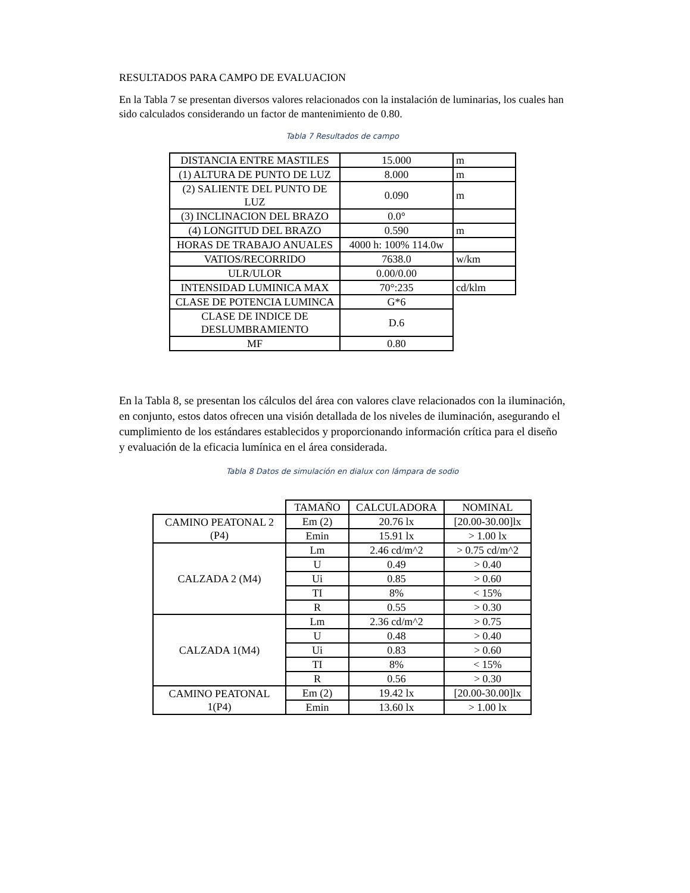RESULTADOS PARA CAMPO DE EVALUACION
En la Tabla 7 se presentan diversos valores relacionados con la instalación de luminarias, los cuales han sido calculados considerando un factor de mantenimiento de 0.80.
Tabla 7 Resultados de campo
| DISTANCIA ENTRE MASTILES | 15.000 | m |
| (1) ALTURA DE PUNTO DE LUZ | 8.000 | m |
| (2) SALIENTE DEL PUNTO DE LUZ | 0.090 | m |
| (3) INCLINACION DEL BRAZO | 0.0° | |
| (4) LONGITUD DEL BRAZO | 0.590 | m |
| HORAS DE TRABAJO ANUALES | 4000 h: 100% 114.0w | |
| VATIOS/RECORRIDO | 7638.0 | w/km |
| ULR/ULOR | 0.00/0.00 | |
| INTENSIDAD LUMINICA MAX | 70°:235 | cd/klm |
| CLASE DE POTENCIA LUMINCA | G*6 | |
| CLASE DE INDICE DE DESLUMBRAMIENTO | D.6 | |
| MF | 0.80 | |
En la Tabla 8, se presentan los cálculos del área con valores clave relacionados con la iluminación, en conjunto, estos datos ofrecen una visión detallada de los niveles de iluminación, asegurando el cumplimiento de los estándares establecidos y proporcionando información crítica para el diseño y evaluación de la eficacia lumínica en el área considerada.
Tabla 8 Datos de simulación en dialux con lámpara de sodio
| | TAMAÑO | CALCULADORA | NOMINAL |
| CAMINO PEATONAL 2 (P4) | Em (2) | 20.76 lx | [20.00-30.00]lx |
| | Emin | 15.91 lx | > 1.00 lx |
| CALZADA 2 (M4) | Lm | 2.46 cd/m^2 | > 0.75 cd/m^2 |
| | U | 0.49 | > 0.40 |
| | Ui | 0.85 | > 0.60 |
| | TI | 8% | < 15% |
| | R | 0.55 | > 0.30 |
| CALZADA 1(M4) | Lm | 2.36 cd/m^2 | > 0.75 |
| | U | 0.48 | > 0.40 |
| | Ui | 0.83 | > 0.60 |
| | TI | 8% | < 15% |
| | R | 0.56 | > 0.30 |
| CAMINO PEATONAL 1(P4) | Em (2) | 19.42 lx | [20.00-30.00]lx |
| | Emin | 13.60 lx | > 1.00 lx |